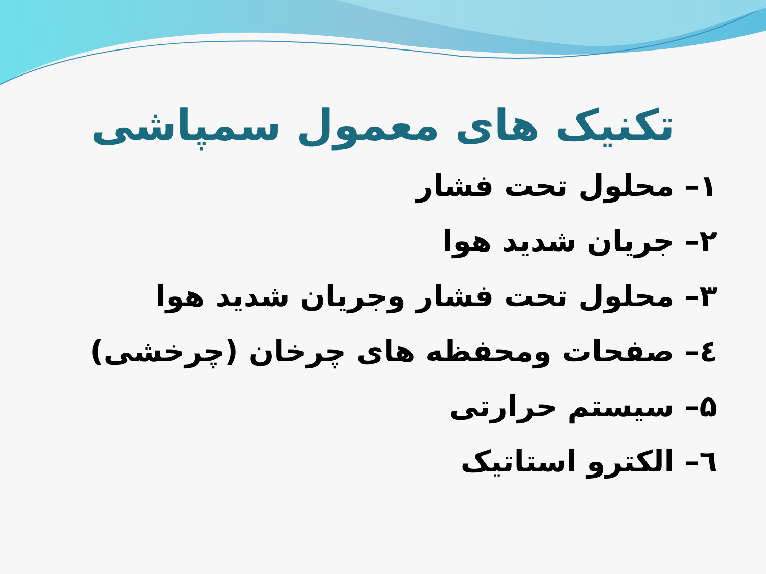تکنیک های معمول سمپاشی
۱– محلول تحت فشار
۲– جریان شدید هوا
۳– محلول تحت فشار وجریان شدید هوا
٤– صفحات ومحفظه های چرخان (چرخشی)
۵– سیستم حرارتی
٦– الکترو استاتیک